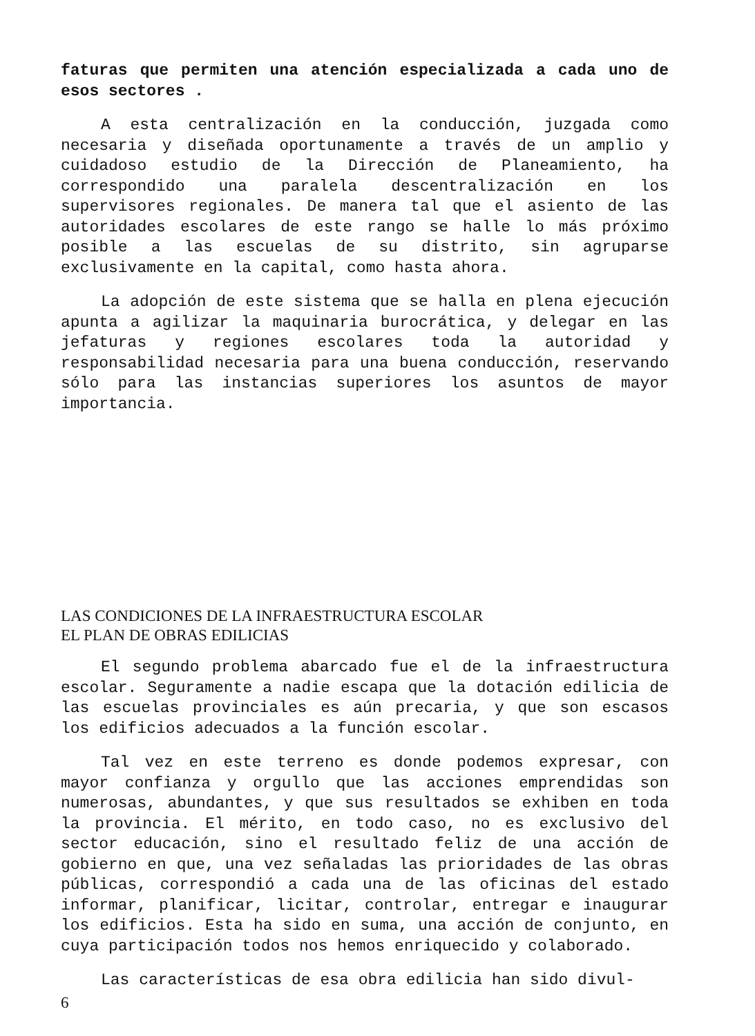faturas que permiten una atención especializada a cada uno de esos sectores .
A esta centralización en la conducción, juzgada como necesaria y diseñada oportunamente a través de un amplio y cuidadoso estudio de la Dirección de Planeamiento, ha correspondido una paralela descentralización en los supervisores regionales. De manera tal que el asiento de las autoridades escolares de este rango se halle lo más próximo posible a las escuelas de su distrito, sin agruparse exclusivamente en la capital, como hasta ahora.
La adopción de este sistema que se halla en plena ejecución apunta a agilizar la maquinaria burocrática, y delegar en las jefaturas y regiones escolares toda la autoridad y responsabilidad necesaria para una buena conducción, reservando sólo para las instancias superiores los asuntos de mayor importancia.
LAS CONDICIONES DE LA INFRAESTRUCTURA ESCOLAR
EL PLAN DE OBRAS EDILICIAS
El segundo problema abarcado fue el de la infraestructura escolar. Seguramente a nadie escapa que la dotación edilicia de las escuelas provinciales es aún precaria, y que son escasos los edificios adecuados a la función escolar.
Tal vez en este terreno es donde podemos expresar, con mayor confianza y orgullo que las acciones emprendidas son numerosas, abundantes, y que sus resultados se exhiben en toda la provincia. El mérito, en todo caso, no es exclusivo del sector educación, sino el resultado feliz de una acción de gobierno en que, una vez señaladas las prioridades de las obras públicas, correspondió a cada una de las oficinas del estado informar, planificar, licitar, controlar, entregar e inaugurar los edificios. Esta ha sido en suma, una acción de conjunto, en cuya participación todos nos hemos enriquecido y colaborado.
Las características de esa obra edilicia han sido divul-
6